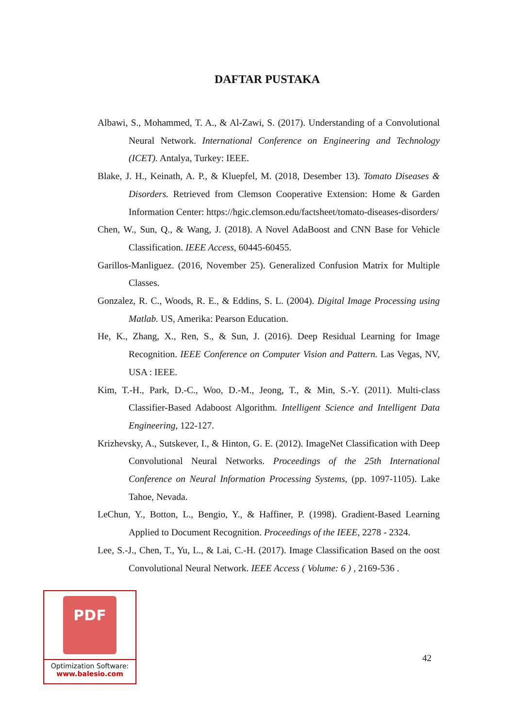DAFTAR PUSTAKA
Albawi, S., Mohammed, T. A., & Al-Zawi, S. (2017). Understanding of a Convolutional Neural Network. International Conference on Engineering and Technology (ICET). Antalya, Turkey: IEEE.
Blake, J. H., Keinath, A. P., & Kluepfel, M. (2018, Desember 13). Tomato Diseases & Disorders. Retrieved from Clemson Cooperative Extension: Home & Garden Information Center: https://hgic.clemson.edu/factsheet/tomato-diseases-disorders/
Chen, W., Sun, Q., & Wang, J. (2018). A Novel AdaBoost and CNN Base for Vehicle Classification. IEEE Access, 60445-60455.
Garillos-Manliguez. (2016, November 25). Generalized Confusion Matrix for Multiple Classes.
Gonzalez, R. C., Woods, R. E., & Eddins, S. L. (2004). Digital Image Processing using Matlab. US, Amerika: Pearson Education.
He, K., Zhang, X., Ren, S., & Sun, J. (2016). Deep Residual Learning for Image Recognition. IEEE Conference on Computer Vision and Pattern. Las Vegas, NV, USA : IEEE.
Kim, T.-H., Park, D.-C., Woo, D.-M., Jeong, T., & Min, S.-Y. (2011). Multi-class Classifier-Based Adaboost Algorithm. Intelligent Science and Intelligent Data Engineering, 122-127.
Krizhevsky, A., Sutskever, I., & Hinton, G. E. (2012). ImageNet Classification with Deep Convolutional Neural Networks. Proceedings of the 25th International Conference on Neural Information Processing Systems, (pp. 1097-1105). Lake Tahoe, Nevada.
LeChun, Y., Botton, L., Bengio, Y., & Haffiner, P. (1998). Gradient-Based Learning Applied to Document Recognition. Proceedings of the IEEE, 2278 - 2324.
Lee, S.-J., Chen, T., Yu, L., & Lai, C.-H. (2017). Image Classification Based on the oost Convolutional Neural Network. IEEE Access ( Volume: 6 ) , 2169-536 .
42
PDF
Optimization Software:
www.balesio.com